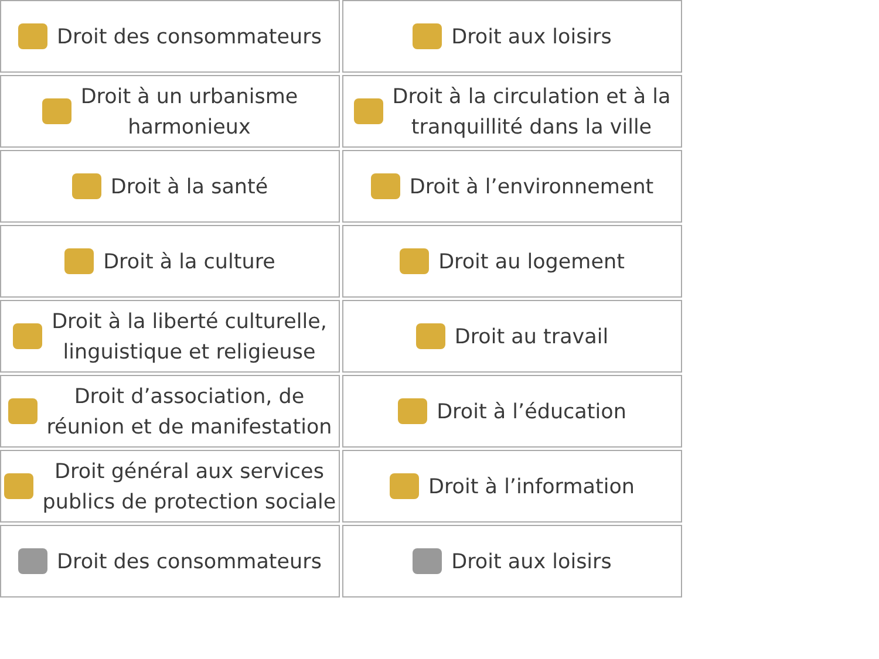Droit des consommateurs
Droit aux loisirs
Droit à un urbanisme
harmonieux
Droit à la circulation et à la
tranquillité dans la ville
Droit à la santé
Droit à l’environnement
Droit à la culture
Droit au logement
Droit à la liberté culturelle,
linguistique et religieuse
Droit au travail
Droit d’association, de
réunion et de manifestation
Droit à l’éducation
Droit général aux services
publics de protection sociale
Droit à l’information
Droit des consommateurs
Droit aux loisirs